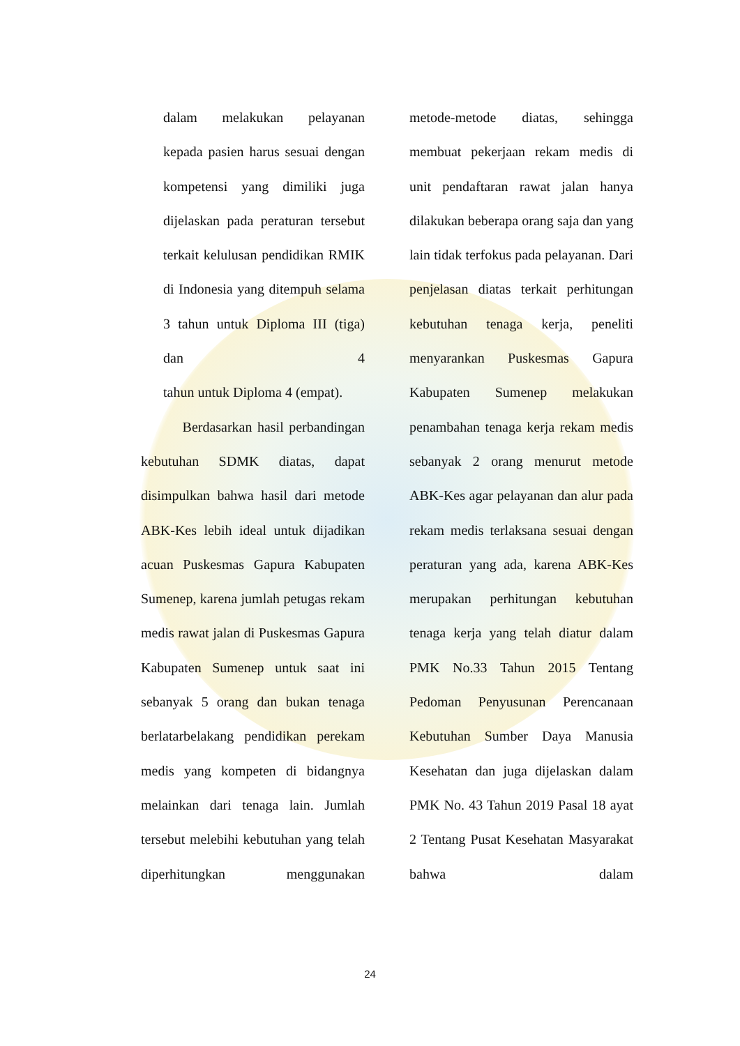dalam melakukan pelayanan kepada pasien harus sesuai dengan kompetensi yang dimiliki juga dijelaskan pada peraturan tersebut terkait kelulusan pendidikan RMIK di Indonesia yang ditempuh selama 3 tahun untuk Diploma III (tiga) dan 4
tahun untuk Diploma 4 (empat).
Berdasarkan hasil perbandingan kebutuhan SDMK diatas, dapat disimpulkan bahwa hasil dari metode ABK-Kes lebih ideal untuk dijadikan acuan Puskesmas Gapura Kabupaten Sumenep, karena jumlah petugas rekam medis rawat jalan di Puskesmas Gapura Kabupaten Sumenep untuk saat ini sebanyak 5 orang dan bukan tenaga berlatarbelakang pendidikan perekam medis yang kompeten di bidangnya melainkan dari tenaga lain. Jumlah tersebut melebihi kebutuhan yang telah diperhitungkan menggunakan
metode-metode diatas, sehingga membuat pekerjaan rekam medis di unit pendaftaran rawat jalan hanya dilakukan beberapa orang saja dan yang lain tidak terfokus pada pelayanan. Dari penjelasan diatas terkait perhitungan kebutuhan tenaga kerja, peneliti menyarankan Puskesmas Gapura Kabupaten Sumenep melakukan penambahan tenaga kerja rekam medis sebanyak 2 orang menurut metode ABK-Kes agar pelayanan dan alur pada rekam medis terlaksana sesuai dengan peraturan yang ada, karena ABK-Kes merupakan perhitungan kebutuhan tenaga kerja yang telah diatur dalam PMK No.33 Tahun 2015 Tentang Pedoman Penyusunan Perencanaan Kebutuhan Sumber Daya Manusia Kesehatan dan juga dijelaskan dalam PMK No. 43 Tahun 2019 Pasal 18 ayat 2 Tentang Pusat Kesehatan Masyarakat bahwa dalam
24